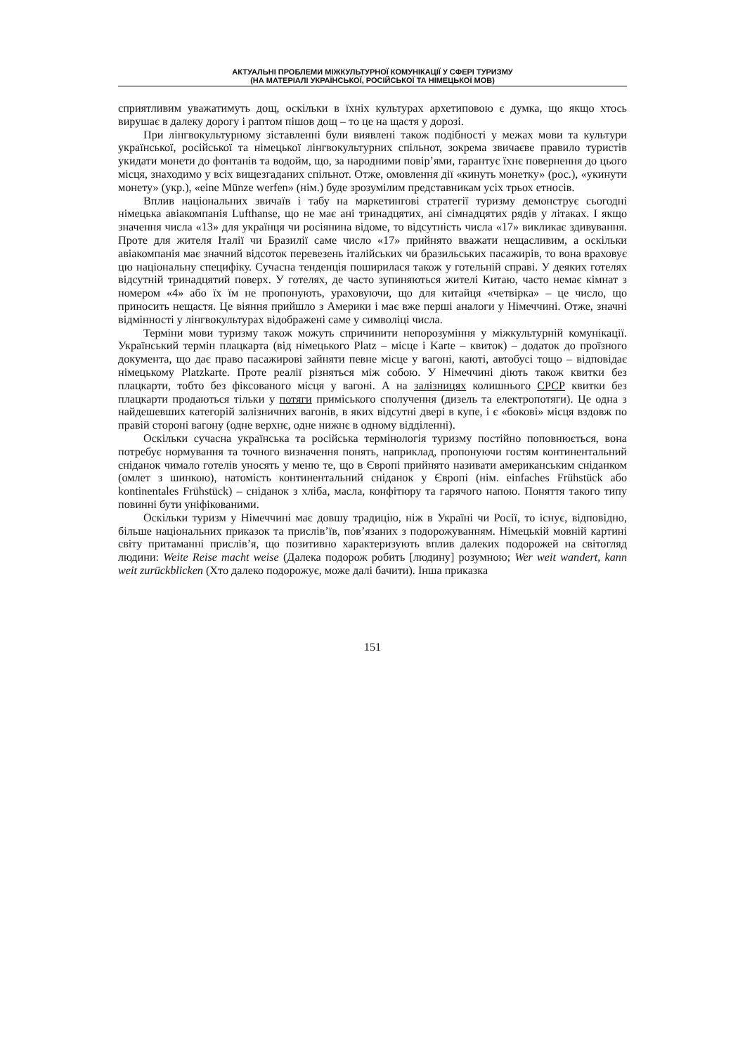АКТУАЛЬНІ ПРОБЛЕМИ МІЖКУЛЬТУРНОЇ КОМУНІКАЦІЇ У СФЕРІ ТУРИЗМУ
(НА МАТЕРІАЛІ УКРАЇНСЬКОЇ, РОСІЙСЬКОЇ ТА НІМЕЦЬКОЇ МОВ)
сприятливим уважатимуть дощ, оскільки в їхніх культурах архетиповою є думка, що якщо хтось вирушає в далеку дорогу і раптом пішов дощ – то це на щастя у дорозі.
При лінгвокультурному зіставленні були виявлені також подібності у межах мови та культури української, російської та німецької лінгвокультурних спільнот, зокрема звичаєве правило туристів укидати монети до фонтанів та водойм, що, за народними повір’ями, гарантує їхнє повернення до цього місця, знаходимо у всіх вищезгаданих спільнот. Отже, омовлення дії «кинуть монетку» (рос.), «укинути монету» (укр.), «eine Münze werfen» (нім.) буде зрозумілим представникам усіх трьох етносів.
Вплив національних звичаїв і табу на маркетингові стратегії туризму демонструє сьогодні німецька авіакомпанія Lufthanse, що не має ані тринадцятих, ані сімнадцятих рядів у літаках. І якщо значення числа «13» для українця чи росіянина відоме, то відсутність числа «17» викликає здивування. Проте для жителя Італії чи Бразилії саме число «17» прийнято вважати нещасливим, а оскільки авіакомпанія має значний відсоток перевезень італійських чи бразильських пасажирів, то вона враховує цю національну специфіку. Сучасна тенденція поширилася також у готельній справі. У деяких готелях відсутній тринадцятий поверх. У готелях, де часто зупиняються жителі Китаю, часто немає кімнат з номером «4» або їх їм не пропонують, ураховуючи, що для китайця «четвірка» – це число, що приносить нещастя. Це віяння прийшло з Америки і має вже перші аналоги у Німеччині. Отже, значні відмінності у лінгвокультурах відображені саме у символіці числа.
Терміни мови туризму також можуть спричинити непорозуміння у міжкультурній комунікації. Український термін плацкарта (від німецького Platz – місце і Karte – квиток) – додаток до проїзного документа, що дає право пасажирові зайняти певне місце у вагоні, каюті, автобусі тощо – відповідає німецькому Platzkarte. Проте реалії різняться між собою. У Німеччині діють також квитки без плацкарти, тобто без фіксованого місця у вагоні. А на залізницях колишнього СРСР квитки без плацкарти продаються тільки у потяги приміського сполучення (дизель та електропотяги). Це одна з найдешевших категорій залізничних вагонів, в яких відсутні двері в купе, і є «бокові» місця вздовж по правій стороні вагону (одне верхнє, одне нижнє в одному відділенні).
Оскільки сучасна українська та російська термінологія туризму постійно поповнюється, вона потребує нормування та точного визначення понять, наприклад, пропонуючи гостям континентальний сніданок чимало готелів уносять у меню те, що в Європі прийнято називати американським сніданком (омлет з шинкою), натомість континентальний сніданок у Європі (нім. einfaches Frühstück або kontinentales Frühstück) – сніданок з хліба, масла, конфітюру та гарячого напою. Поняття такого типу повинні бути уніфікованими.
Оскільки туризм у Німеччині має довшу традицію, ніж в Україні чи Росії, то існує, відповідно, більше національних приказок та прислів’їв, пов’язаних з подорожуванням. Німецькій мовній картині світу притаманні прислів’я, що позитивно характеризують вплив далеких подорожей на світогляд людини: Weite Reise macht weise (Далека подорож робить [людину] розумною; Wer weit wandert, kann weit zurückblicken (Хто далеко подорожує, може далі бачити). Інша приказка
151